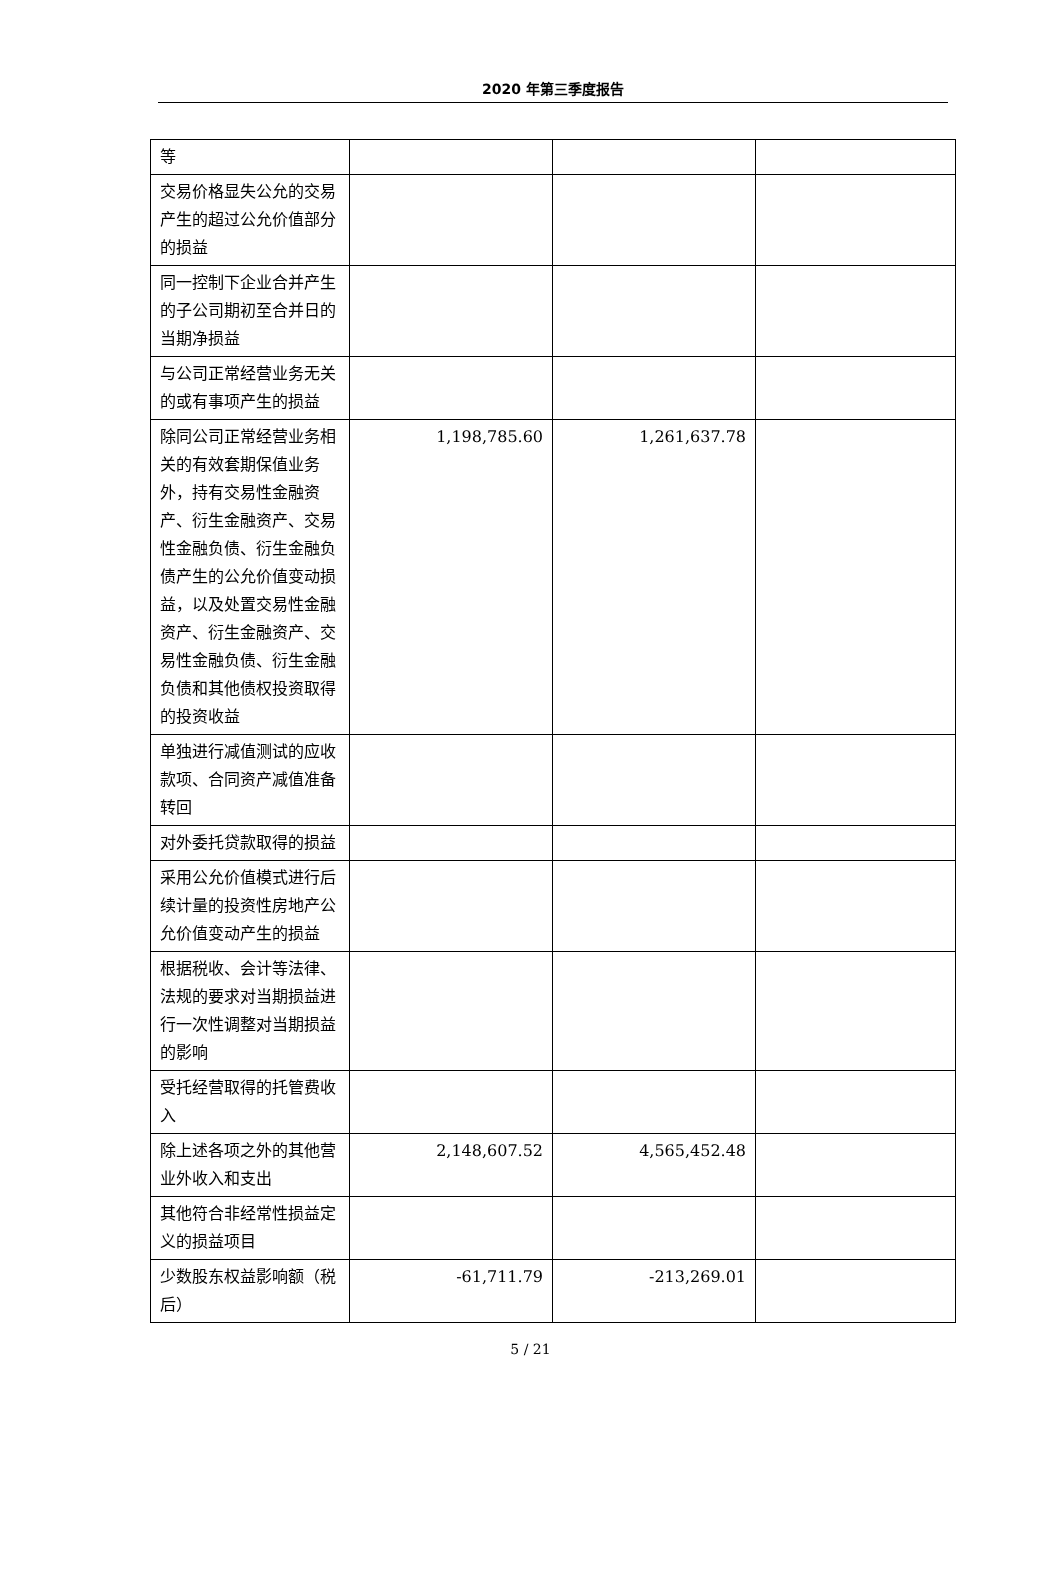2020 年第三季度报告
| 等 | | | |
| 交易价格显失公允的交易产生的超过公允价值部分的损益 | | | |
| 同一控制下企业合并产生的子公司期初至合并日的当期净损益 | | | |
| 与公司正常经营业务无关的或有事项产生的损益 | | | |
| 除同公司正常经营业务相关的有效套期保值业务外，持有交易性金融资产、衍生金融资产、交易性金融负债、衍生金融负债产生的公允价值变动损益，以及处置交易性金融资产、衍生金融资产、交易性金融负债、衍生金融负债和其他债权投资取得的投资收益 | 1,198,785.60 | 1,261,637.78 | |
| 单独进行减值测试的应收款项、合同资产减值准备转回 | | | |
| 对外委托贷款取得的损益 | | | |
| 采用公允价值模式进行后续计量的投资性房地产公允价值变动产生的损益 | | | |
| 根据税收、会计等法律、法规的要求对当期损益进行一次性调整对当期损益的影响 | | | |
| 受托经营取得的托管费收入 | | | |
| 除上述各项之外的其他营业外收入和支出 | 2,148,607.52 | 4,565,452.48 | |
| 其他符合非经常性损益定义的损益项目 | | | |
| 少数股东权益影响额（税后） | -61,711.79 | -213,269.01 | |
5 / 21